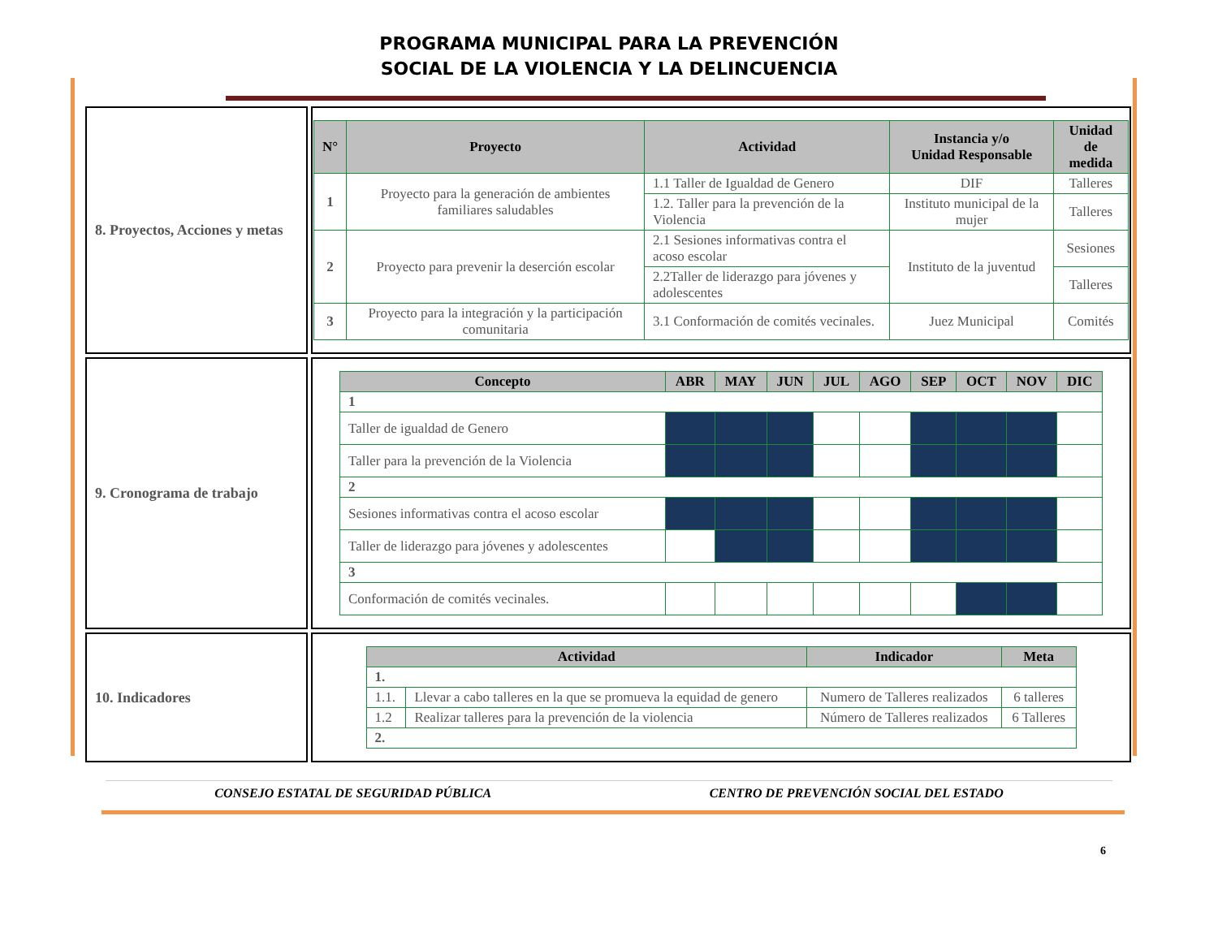PROGRAMA MUNICIPAL PARA LA PREVENCIÓN
SOCIAL DE LA VIOLENCIA Y LA DELINCUENCIA
| 8. Proyectos, Acciones y metas | / N° / Proyecto / Actividad / Instancia y/o Unidad Responsable / Unidad de medida / / --- / --- / --- / --- / --- / / 1 / Proyecto para la generación de ambientes familiares saludables / 1.1 Taller de Igualdad de Genero / DIF / Talleres / / / / 1.2. Taller para la prevención de la Violencia / Instituto municipal de la mujer / Talleres / / 2 / Proyecto para prevenir la deserción escolar / 2.1 Sesiones informativas contra el acoso escolar / Instituto de la juventud / Sesiones / / / / 2.2Taller de liderazgo para jóvenes y adolescentes / / Talleres / / 3 / Proyecto para la integración y la participación comunitaria / 3.1 Conformación de comités vecinales. / Juez Municipal / Comités / |
| 9. Cronograma de trabajo | / Concepto / ABR / MAY / JUN / JUL / AGO / SEP / OCT / NOV / DIC / / --- / --- / --- / --- / --- / --- / --- / --- / --- / --- / / 1 / / / / / / / / / / / Taller de igualdad de Genero / / / / / / / / / / / Taller para la prevención de la Violencia / / / / / / / / / / / 2 / / / / / / / / / / / Sesiones informativas contra el acoso escolar / / / / / / / / / / / Taller de liderazgo para jóvenes y adolescentes / / / / / / / / / / / 3 / / / / / / / / / / / Conformación de comités vecinales. / / / / / / / / / / |
| 10. Indicadores | / Actividad / / Indicador / Meta / / --- / --- / --- / --- / / 1. / / / / / 1.1. / Llevar a cabo talleres en la que se promueva la equidad de genero / Numero de Talleres realizados / 6 talleres / / 1.2 / Realizar talleres para la prevención de la violencia / Número de Talleres realizados / 6 Talleres / / 2. / / / / |
6
CONSEJO ESTATAL DE SEGURIDAD PÚBLICA CENTRO DE PREVENCIÓN SOCIAL DEL ESTADO